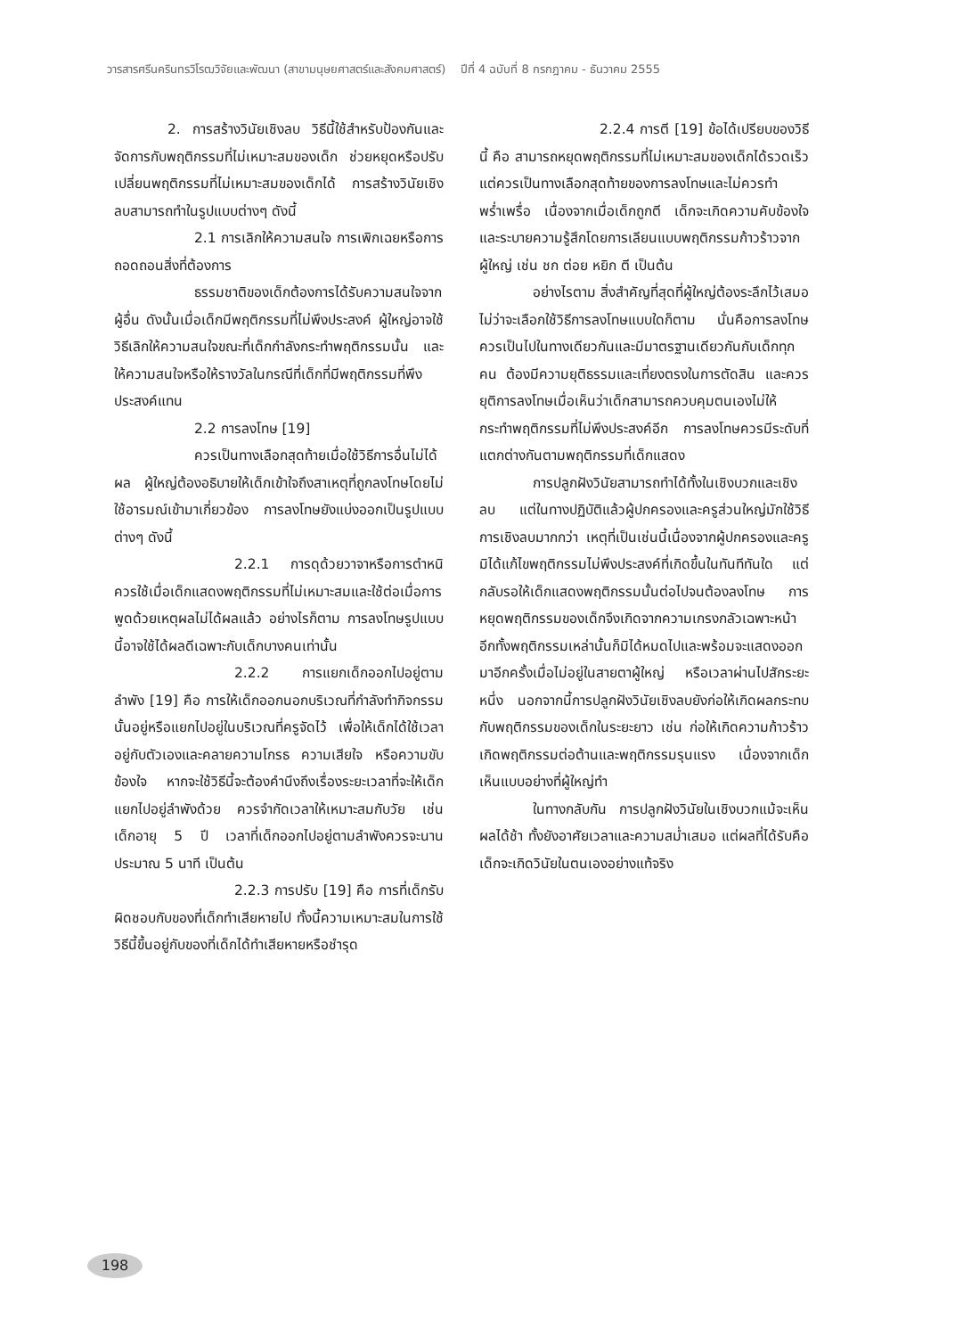วารสารศรีนครินทรวิโรฒวิจัยและพัฒนา (สาขามนุษยศาสตร์และสังคมศาสตร์) ปีที่ 4 ฉบับที่ 8 กรกฎาคม - ธันวาคม 2555
2. การสร้างวินัยเชิงลบ วิธีนี้ใช้สำหรับป้องกันและจัดการกับพฤติกรรมที่ไม่เหมาะสมของเด็ก ช่วยหยุดหรือปรับเปลี่ยนพฤติกรรมที่ไม่เหมาะสมของเด็กได้ การสร้างวินัยเชิงลบสามารถทำในรูปแบบต่างๆ ดังนี้
2.1 การเลิกให้ความสนใจ การเพิกเฉยหรือการถอดถอนสิ่งที่ต้องการ
ธรรมชาติของเด็กต้องการได้รับความสนใจจากผู้อื่น ดังนั้นเมื่อเด็กมีพฤติกรรมที่ไม่พึงประสงค์ ผู้ใหญ่อาจใช้วิธีเลิกให้ความสนใจขณะที่เด็กกำลังกระทำพฤติกรรมนั้น และให้ความสนใจหรือให้รางวัลในกรณีที่เด็กที่มีพฤติกรรมที่พึงประสงค์แทน
2.2 การลงโทษ [19]
ควรเป็นทางเลือกสุดท้ายเมื่อใช้วิธีการอื่นไม่ได้ผล ผู้ใหญ่ต้องอธิบายให้เด็กเข้าใจถึงสาเหตุที่ถูกลงโทษโดยไม่ใช้อารมณ์เข้ามาเกี่ยวข้อง การลงโทษยังแบ่งออกเป็นรูปแบบต่างๆ ดังนี้
2.2.1 การดุด้วยวาจาหรือการตำหนิ ควรใช้เมื่อเด็กแสดงพฤติกรรมที่ไม่เหมาะสมและใช้ต่อเมื่อการพูดด้วยเหตุผลไม่ได้ผลแล้ว อย่างไรก็ตาม การลงโทษรูปแบบนี้อาจใช้ได้ผลดีเฉพาะกับเด็กบางคนเท่านั้น
2.2.2 การแยกเด็กออกไปอยู่ตามลำพัง [19] คือ การให้เด็กออกนอกบริเวณที่กำลังทำกิจกรรมนั้นอยู่หรือแยกไปอยู่ในบริเวณที่ครูจัดไว้ เพื่อให้เด็กได้ใช้เวลาอยู่กับตัวเองและคลายความโกรธ ความเสียใจ หรือความขับข้องใจ หากจะใช้วิธีนี้จะต้องคำนึงถึงเรื่องระยะเวลาที่จะให้เด็กแยกไปอยู่ลำพังด้วย ควรจำกัดเวลาให้เหมาะสมกับวัย เช่น เด็กอายุ 5 ปี เวลาที่เด็กออกไปอยู่ตามลำพังควรจะนานประมาณ 5 นาที เป็นต้น
2.2.3 การปรับ [19] คือ การที่เด็กรับผิดชอบกับของที่เด็กทำเสียหายไป ทั้งนี้ความเหมาะสมในการใช้วิธีนี้ขึ้นอยู่กับของที่เด็กได้ทำเสียหายหรือชำรุด
2.2.4 การตี [19] ข้อได้เปรียบของวิธีนี้ คือ สามารถหยุดพฤติกรรมที่ไม่เหมาะสมของเด็กได้รวดเร็ว แต่ควรเป็นทางเลือกสุดท้ายของการลงโทษและไม่ควรทำพร่ำเพรื่อ เนื่องจากเมื่อเด็กถูกตี เด็กจะเกิดความคับข้องใจและระบายความรู้สึกโดยการเลียนแบบพฤติกรรมก้าวร้าวจากผู้ใหญ่ เช่น ชก ต่อย หยิก ตี เป็นต้น
อย่างไรตาม สิ่งสำคัญที่สุดที่ผู้ใหญ่ต้องระลึกไว้เสมอ ไม่ว่าจะเลือกใช้วิธีการลงโทษแบบใดก็ตาม นั่นคือการลงโทษควรเป็นไปในทางเดียวกันและมีมาตรฐานเดียวกันกับเด็กทุกคน ต้องมีความยุติธรรมและเที่ยงตรงในการตัดสิน และควรยุติการลงโทษเมื่อเห็นว่าเด็กสามารถควบคุมตนเองไม่ให้กระทำพฤติกรรมที่ไม่พึงประสงค์อีก การลงโทษควรมีระดับที่แตกต่างกันตามพฤติกรรมที่เด็กแสดง
การปลูกฝังวินัยสามารถทำได้ทั้งในเชิงบวกและเชิงลบ แต่ในทางปฏิบัติแล้วผู้ปกครองและครูส่วนใหญ่มักใช้วิธีการเชิงลบมากกว่า เหตุที่เป็นเช่นนี้เนื่องจากผู้ปกครองและครูมิได้แก้ไขพฤติกรรมไม่พึงประสงค์ที่เกิดขึ้นในทันทีทันใด แต่กลับรอให้เด็กแสดงพฤติกรรมนั้นต่อไปจนต้องลงโทษ การหยุดพฤติกรรมของเด็กจึงเกิดจากความเกรงกลัวเฉพาะหน้า อีกทั้งพฤติกรรมเหล่านั้นก็มิได้หมดไปและพร้อมจะแสดงออกมาอีกครั้งเมื่อไม่อยู่ในสายตาผู้ใหญ่ หรือเวลาผ่านไปสักระยะหนึ่ง นอกจากนี้การปลูกฝังวินัยเชิงลบยังก่อให้เกิดผลกระทบกับพฤติกรรมของเด็กในระยะยาว เช่น ก่อให้เกิดความก้าวร้าว เกิดพฤติกรรมต่อต้านและพฤติกรรมรุนแรง เนื่องจากเด็กเห็นแบบอย่างที่ผู้ใหญ่ทำ
ในทางกลับกัน การปลูกฝังวินัยในเชิงบวกแม้จะเห็นผลได้ช้า ทั้งยังอาศัยเวลาและความสม่ำเสมอ แต่ผลที่ได้รับคือเด็กจะเกิดวินัยในตนเองอย่างแท้จริง
198